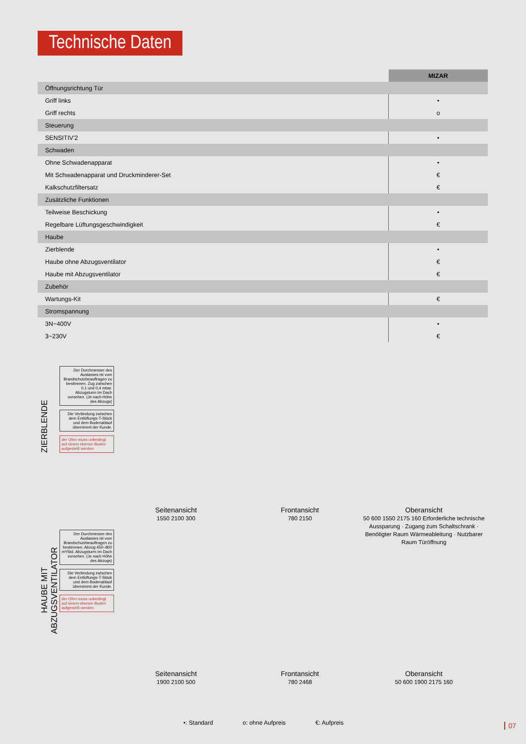Technische Daten
| | MIZAR |
| Öffnungsrichtung Tür | |
| Griff links | • |
| Griff rechts | o |
| Steuerung | |
| SENSITIV'2 | • |
| Schwaden | |
| Ohne Schwadenapparat | • |
| Mit Schwadenapparat und Druckminderer-Set | € |
| Kalkschutzfiltersatz | € |
| Zusätzliche Funktionen | |
| Teilweise Beschickung | • |
| Regelbare Lüftungsgeschwindigkeit | € |
| Haube | |
| Zierblende | • |
| Haube ohne Abzugsventilator | € |
| Haube mit Abzugsventilator | € |
| Zubehör | |
| Wartungs-Kit | € |
| Stromspannung | |
| 3N~400V | • |
| 3~230V | € |
ZIERBLENDE
Der Durchmesser des Auslasses ist vom Brandschutzbeauftragen zu bestimmen. Zug zwischen 0,1 und 0,4 mbar. Abzugsturm im Dach vorsehen. (Je nach Höhe des Abzugs)
Die Verbindung zwischen dem Entlüftungs-T-Stück und dem Bodenablauf übernimmt der Kunde.
der Ofen muss unbedingt auf einem ebenen Boden aufgestellt werden
Seitenansicht
1550 2100 300
Frontansicht
780 2150
Oberansicht
50 600 1550 2175 160 Erforderliche technische Aussparung · Zugang zum Schaltschrank · Benötigter Raum Wärmeableitung · Nutzbarer Raum Türöffnung
HAUBE MIT ABZUGSVENTILATOR
Der Durchmesser des Auslasses ist vom Brandschutzbeauftragen zu bestimmen. Abzug 450–800 m³/Std. Abzugsturm im Dach vorsehen. (Je nach Höhe des Abzugs)
Die Verbindung zwischen dem Entlüftungs-T-Stück und dem Bodenablauf übernimmt der Kunde.
der Ofen muss unbedingt auf einem ebenen Boden aufgestellt werden
Seitenansicht
1900 2100 500
Frontansicht
780 2468
Oberansicht
50 600 1900 2175 160
•: Standard o: ohne Aufpreis €: Aufpreis
07